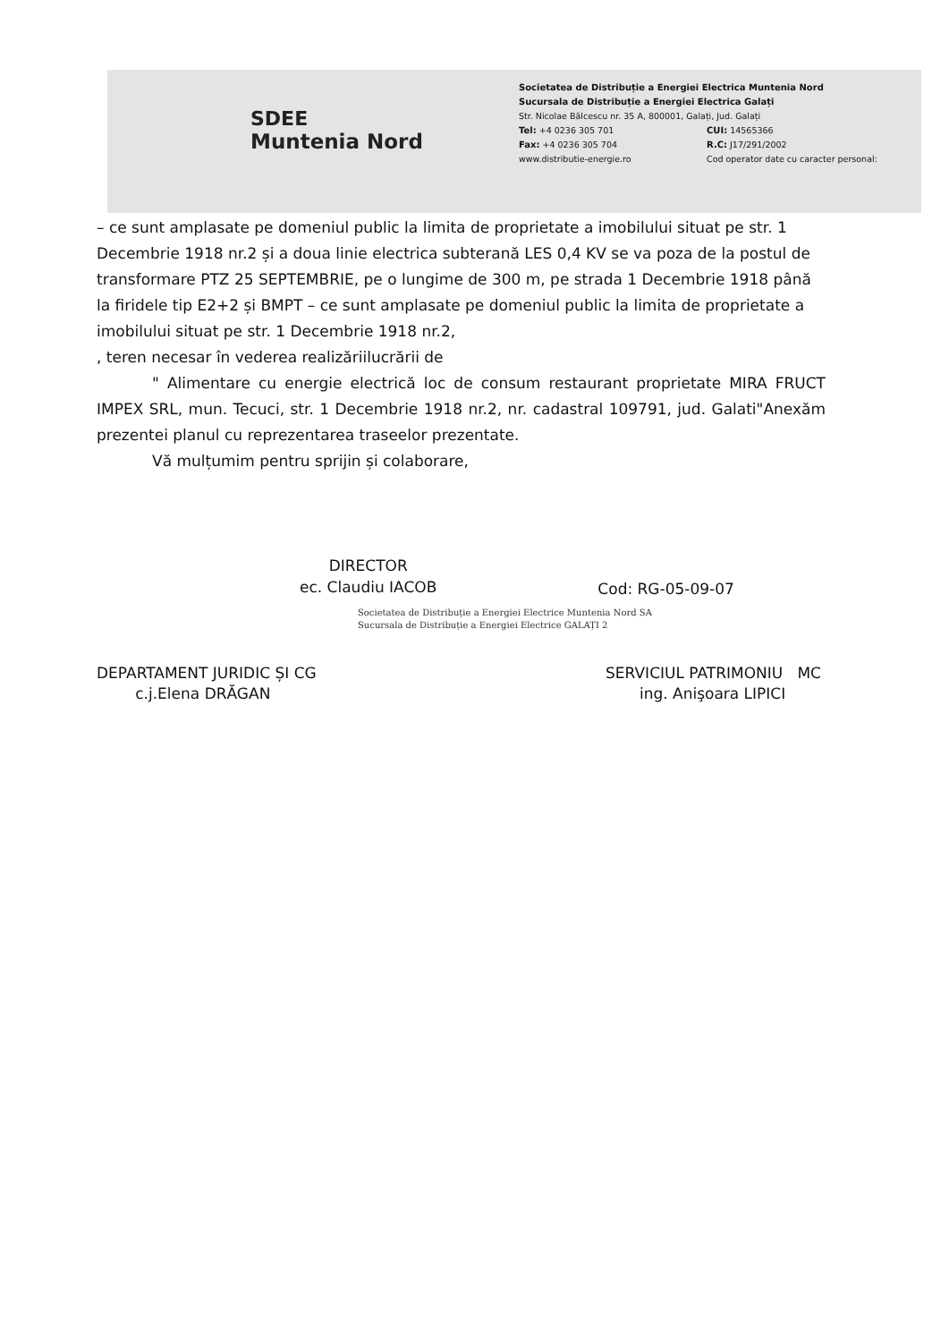SDEE
Muntenia Nord
Societatea de Distribuție a Energiei Electrica Muntenia Nord
Sucursala de Distribuție a Energiei Electrica Galați
Str. Nicolae Bălcescu nr. 35 A, 800001, Galați, Jud. Galați
Tel: +4 0236 305 701 CUI: 14565366
Fax: +4 0236 305 704 R.C: J17/291/2002
www.distributie-energie.ro Cod operator date cu caracter personal:
– ce sunt amplasate pe domeniul public la limita de proprietate a imobilului situat pe str. 1 Decembrie 1918 nr.2 și a doua linie electrica subterană LES 0,4 KV se va poza de la postul de transformare PTZ 25 SEPTEMBRIE, pe o lungime de 300 m, pe strada 1 Decembrie 1918 până la firidele tip E2+2 și BMPT – ce sunt amplasate pe domeniul public la limita de proprietate a imobilului situat pe str. 1 Decembrie 1918 nr.2,
, teren necesar în vederea realizăriilucrării de
" Alimentare cu energie electrică loc de consum restaurant proprietate MIRA FRUCT IMPEX SRL, mun. Tecuci, str. 1 Decembrie 1918 nr.2, nr. cadastral 109791, jud. Galati"Anexăm prezentei planul cu reprezentarea traseelor prezentate.
Vă mulțumim pentru sprijin și colaborare,
DIRECTOR
ec. Claudiu IACOB
Cod: RG-05-09-07
Societatea de Distribuție a Energiei Electrice Muntenia Nord SA
Sucursala de Distribuție a Energiei Electrice GALAȚI 2
DEPARTAMENT JURIDIC ȘI CG
c.j.Elena DRĂGAN
SERVICIUL PATRIMONIU MC
ing. Anişoara LIPICI